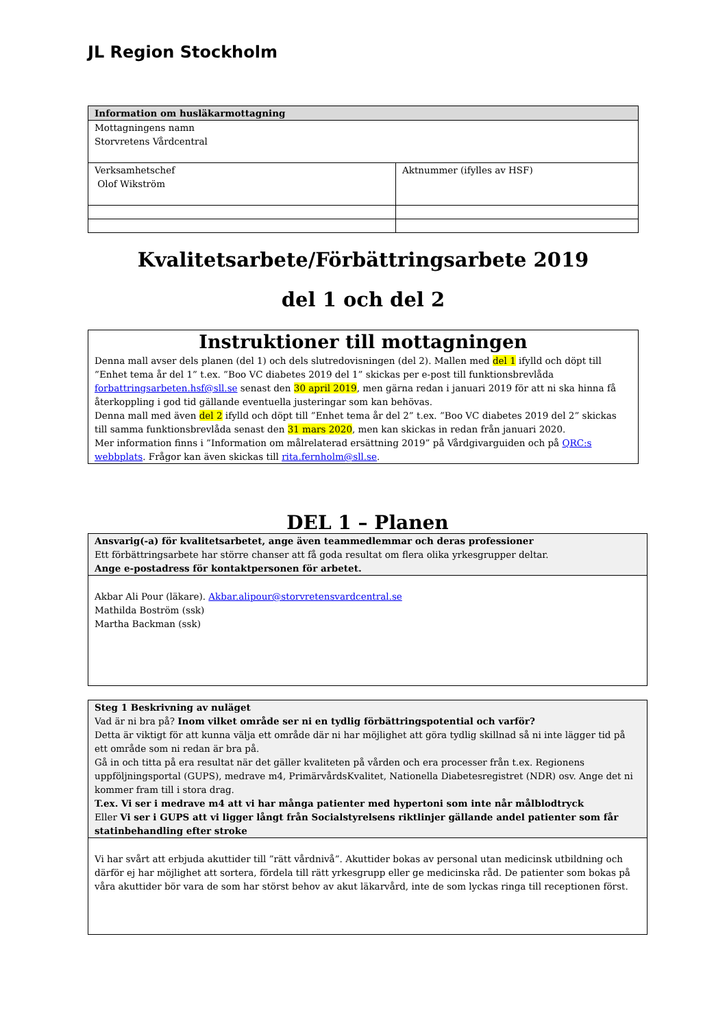JL Region Stockholm
| Information om husläkarmottagning | |
| Mottagningens namn Storvretens Vårdcentral | |
| Verksamhetschef Olof Wikström | Aktnummer (ifylles av HSF) |
Kvalitetsarbete/Förbättringsarbete 2019
del 1 och del 2
| Instruktioner till mottagningen Denna mall avser dels planen (del 1) och dels slutredovisningen (del 2). Mallen med del 1 ifylld och döpt till ”Enhet tema år del 1” t.ex. ”Boo VC diabetes 2019 del 1” skickas per e-post till funktionsbrevlåda forbattringsarbeten.hsf@sll.se senast den 30 april 2019 , men gärna redan i januari 2019 för att ni ska hinna få återkoppling i god tid gällande eventuella justeringar som kan behövas. Denna mall med även del 2 ifylld och döpt till ”Enhet tema år del 2” t.ex. ”Boo VC diabetes 2019 del 2” skickas till samma funktionsbrevlåda senast den 31 mars 2020 , men kan skickas in redan från januari 2020. Mer information finns i ”Information om målrelaterad ersättning 2019” på Vårdgivarguiden och på QRC:s webbplats . Frågor kan även skickas till rita.fernholm@sll.se . |
DEL 1 – Planen
| Ansvarig(-a) för kvalitetsarbetet, ange även teammedlemmar och deras professioner Ett förbättringsarbete har större chanser att få goda resultat om flera olika yrkesgrupper deltar. Ange e-postadress för kontaktpersonen för arbetet. |
| Akbar Ali Pour (läkare). Akbar.alipour@storvretensvardcentral.se Mathilda Boström (ssk) Martha Backman (ssk) |
| Steg 1 Beskrivning av nuläget Vad är ni bra på? Inom vilket område ser ni en tydlig förbättringspotential och varför? Detta är viktigt för att kunna välja ett område där ni har möjlighet att göra tydlig skillnad så ni inte lägger tid på ett område som ni redan är bra på. Gå in och titta på era resultat när det gäller kvaliteten på vården och era processer från t.ex. Regionens uppföljningsportal (GUPS), medrave m4, PrimärvårdsKvalitet, Nationella Diabetesregistret (NDR) osv. Ange det ni kommer fram till i stora drag. T.ex. Vi ser i medrave m4 att vi har många patienter med hypertoni som inte når målblodtryck Eller Vi ser i GUPS att vi ligger långt från Socialstyrelsens riktlinjer gällande andel patienter som får statinbehandling efter stroke |
| Vi har svårt att erbjuda akuttider till ”rätt vårdnivå”. Akuttider bokas av personal utan medicinsk utbildning och därför ej har möjlighet att sortera, fördela till rätt yrkesgrupp eller ge medicinska råd. De patienter som bokas på våra akuttider bör vara de som har störst behov av akut läkarvård, inte de som lyckas ringa till receptionen först. |